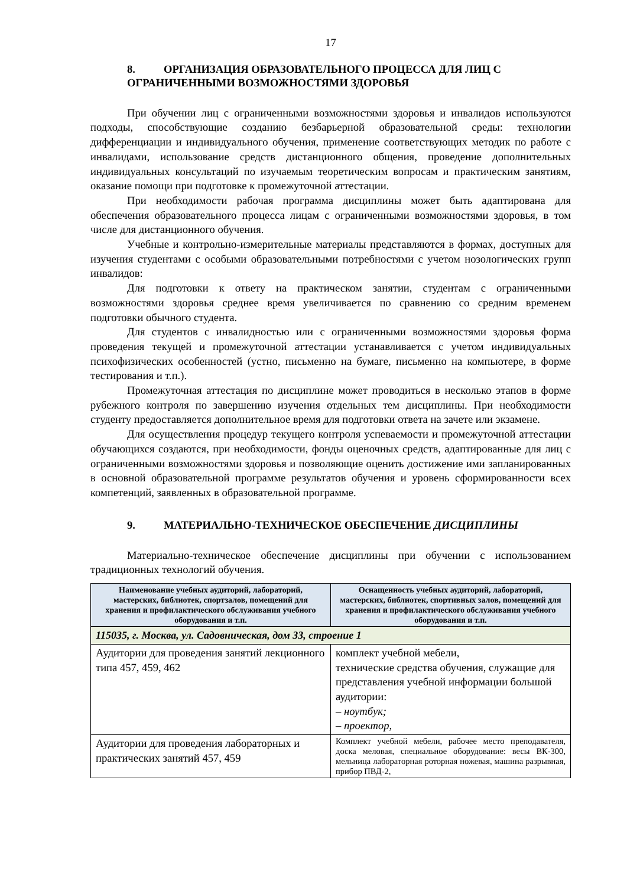17
8. ОРГАНИЗАЦИЯ ОБРАЗОВАТЕЛЬНОГО ПРОЦЕССА ДЛЯ ЛИЦ С ОГРАНИЧЕННЫМИ ВОЗМОЖНОСТЯМИ ЗДОРОВЬЯ
При обучении лиц с ограниченными возможностями здоровья и инвалидов используются подходы, способствующие созданию безбарьерной образовательной среды: технологии дифференциации и индивидуального обучения, применение соответствующих методик по работе с инвалидами, использование средств дистанционного общения, проведение дополнительных индивидуальных консультаций по изучаемым теоретическим вопросам и практическим занятиям, оказание помощи при подготовке к промежуточной аттестации.
При необходимости рабочая программа дисциплины может быть адаптирована для обеспечения образовательного процесса лицам с ограниченными возможностями здоровья, в том числе для дистанционного обучения.
Учебные и контрольно-измерительные материалы представляются в формах, доступных для изучения студентами с особыми образовательными потребностями с учетом нозологических групп инвалидов:
Для подготовки к ответу на практическом занятии, студентам с ограниченными возможностями здоровья среднее время увеличивается по сравнению со средним временем подготовки обычного студента.
Для студентов с инвалидностью или с ограниченными возможностями здоровья форма проведения текущей и промежуточной аттестации устанавливается с учетом индивидуальных психофизических особенностей (устно, письменно на бумаге, письменно на компьютере, в форме тестирования и т.п.).
Промежуточная аттестация по дисциплине может проводиться в несколько этапов в форме рубежного контроля по завершению изучения отдельных тем дисциплины. При необходимости студенту предоставляется дополнительное время для подготовки ответа на зачете или экзамене.
Для осуществления процедур текущего контроля успеваемости и промежуточной аттестации обучающихся создаются, при необходимости, фонды оценочных средств, адаптированные для лиц с ограниченными возможностями здоровья и позволяющие оценить достижение ими запланированных в основной образовательной программе результатов обучения и уровень сформированности всех компетенций, заявленных в образовательной программе.
9. МАТЕРИАЛЬНО-ТЕХНИЧЕСКОЕ ОБЕСПЕЧЕНИЕ ДИСЦИПЛИНЫ
Материально-техническое обеспечение дисциплины при обучении с использованием традиционных технологий обучения.
| Наименование учебных аудиторий, лабораторий, мастерских, библиотек, спортзалов, помещений для хранения и профилактического обслуживания учебного оборудования и т.п. | Оснащенность учебных аудиторий, лабораторий, мастерских, библиотек, спортивных залов, помещений для хранения и профилактического обслуживания учебного оборудования и т.п. |
| --- | --- |
| 115035, г. Москва, ул. Садовническая, дом 33, строение 1 | |
| Аудитории для проведения занятий лекционного типа 457, 459, 462 | комплект учебной мебели, технические средства обучения, служащие для представления учебной информации большой аудитории: – ноутбук; – проектор, |
| Аудитории для проведения лабораторных и практических занятий 457, 459 | Комплект учебной мебели, рабочее место преподавателя, доска меловая, специальное оборудование: весы ВК-300, мельница лабораторная роторная ножевая, машина разрывная, прибор ПВД-2, |